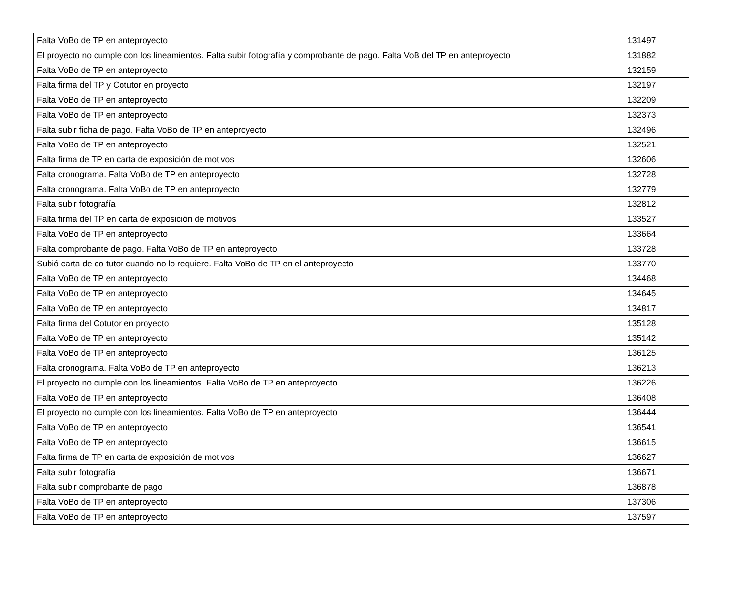| Falta VoBo de TP en anteproyecto | 131497 |
| El proyecto no cumple con los lineamientos. Falta subir fotografía y comprobante de pago. Falta VoB del TP en anteproyecto | 131882 |
| Falta VoBo de TP en anteproyecto | 132159 |
| Falta firma del TP y Cotutor en proyecto | 132197 |
| Falta VoBo de TP en anteproyecto | 132209 |
| Falta VoBo de TP en anteproyecto | 132373 |
| Falta subir ficha de pago. Falta VoBo de TP en anteproyecto | 132496 |
| Falta VoBo de TP en anteproyecto | 132521 |
| Falta firma de TP en carta de exposición de motivos | 132606 |
| Falta cronograma. Falta VoBo de TP en anteproyecto | 132728 |
| Falta cronograma. Falta VoBo de TP en anteproyecto | 132779 |
| Falta subir fotografía | 132812 |
| Falta firma del TP en carta de exposición de motivos | 133527 |
| Falta VoBo de TP en anteproyecto | 133664 |
| Falta comprobante de pago. Falta VoBo de TP en anteproyecto | 133728 |
| Subió carta de co-tutor cuando no lo requiere. Falta VoBo de TP en el anteproyecto | 133770 |
| Falta VoBo de TP en anteproyecto | 134468 |
| Falta VoBo de TP en anteproyecto | 134645 |
| Falta VoBo de TP en anteproyecto | 134817 |
| Falta firma del Cotutor en proyecto | 135128 |
| Falta VoBo de TP en anteproyecto | 135142 |
| Falta VoBo de TP en anteproyecto | 136125 |
| Falta cronograma. Falta VoBo de TP en anteproyecto | 136213 |
| El proyecto no cumple con los lineamientos. Falta VoBo de TP en anteproyecto | 136226 |
| Falta VoBo de TP en anteproyecto | 136408 |
| El proyecto no cumple con los lineamientos. Falta VoBo de TP en anteproyecto | 136444 |
| Falta VoBo de TP en anteproyecto | 136541 |
| Falta VoBo de TP en anteproyecto | 136615 |
| Falta firma de TP en carta de exposición de motivos | 136627 |
| Falta subir fotografía | 136671 |
| Falta subir comprobante de pago | 136878 |
| Falta VoBo de TP en anteproyecto | 137306 |
| Falta VoBo de TP en anteproyecto | 137597 |